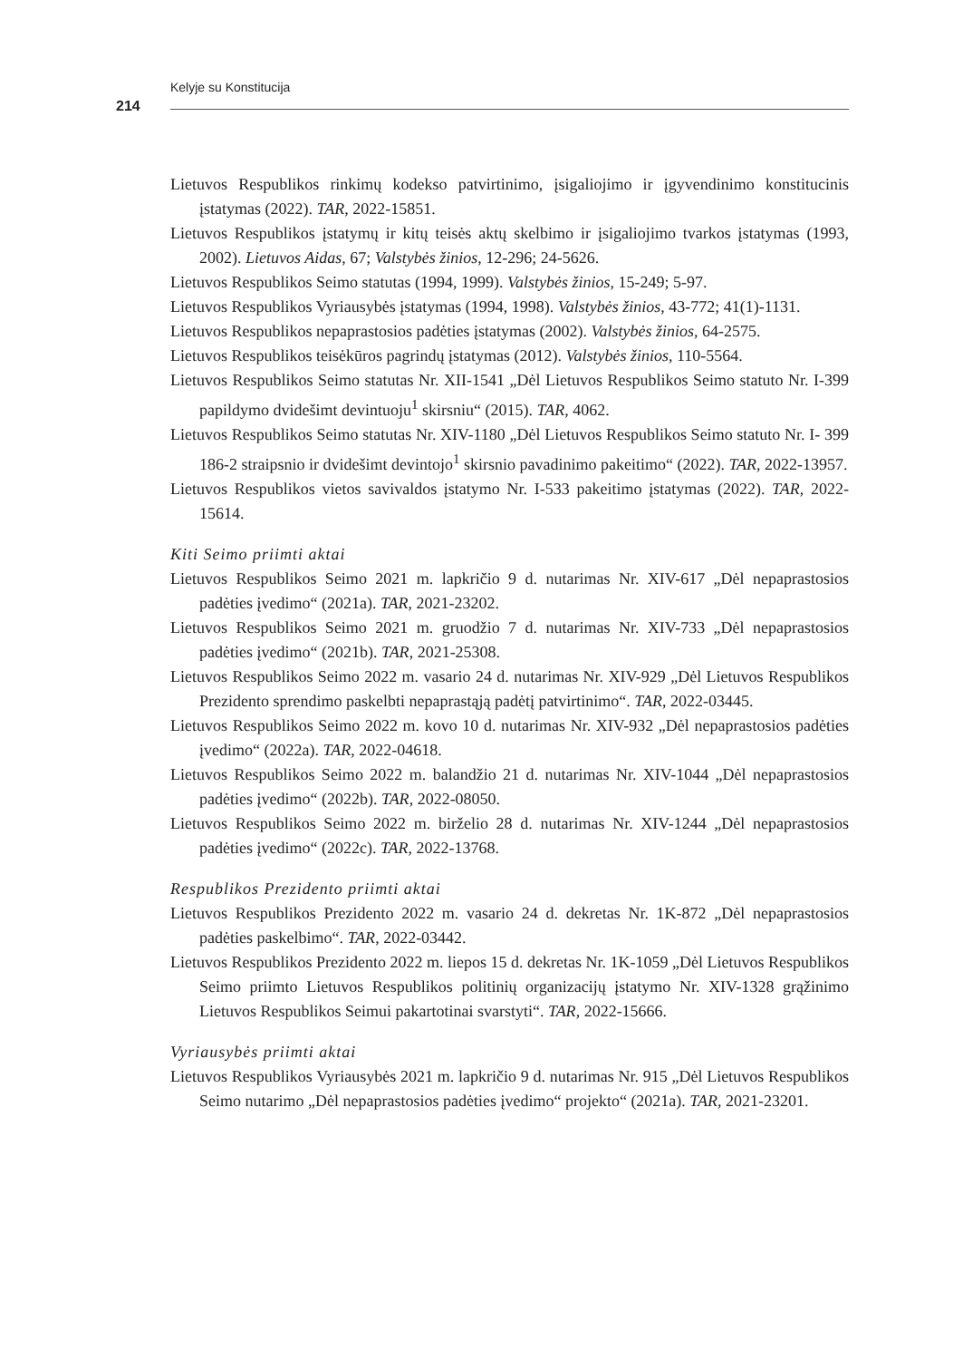Kelyje su Konstitucija
214
Lietuvos Respublikos rinkimų kodekso patvirtinimo, įsigaliojimo ir įgyvendinimo konstitucinis įstatymas (2022). TAR, 2022-15851.
Lietuvos Respublikos įstatymų ir kitų teisės aktų skelbimo ir įsigaliojimo tvarkos įstatymas (1993, 2002). Lietuvos Aidas, 67; Valstybės žinios, 12-296; 24-5626.
Lietuvos Respublikos Seimo statutas (1994, 1999). Valstybės žinios, 15-249; 5-97.
Lietuvos Respublikos Vyriausybės įstatymas (1994, 1998). Valstybės žinios, 43-772; 41(1)-1131.
Lietuvos Respublikos nepaprastosios padėties įstatymas (2002). Valstybės žinios, 64-2575.
Lietuvos Respublikos teisėkūros pagrindų įstatymas (2012). Valstybės žinios, 110-5564.
Lietuvos Respublikos Seimo statutas Nr. XII-1541 „Dėl Lietuvos Respublikos Seimo statuto Nr. I-399 papildymo dvidešimt devintuoju<sup>1</sup> skirsniu“ (2015). TAR, 4062.
Lietuvos Respublikos Seimo statutas Nr. XIV-1180 „Dėl Lietuvos Respublikos Seimo statuto Nr. I- 399 186-2 straipsnio ir dvidešimt devintojo<sup>1</sup> skirsnio pavadinimo pakeitimo“ (2022). TAR, 2022-13957.
Lietuvos Respublikos vietos savivaldos įstatymo Nr. I-533 pakeitimo įstatymas (2022). TAR, 2022-15614.
Kiti Seimo priimti aktai
Lietuvos Respublikos Seimo 2021 m. lapkričio 9 d. nutarimas Nr. XIV-617 „Dėl nepaprastosios padėties įvedimo“ (2021a). TAR, 2021-23202.
Lietuvos Respublikos Seimo 2021 m. gruodžio 7 d. nutarimas Nr. XIV-733 „Dėl nepaprastosios padėties įvedimo“ (2021b). TAR, 2021-25308.
Lietuvos Respublikos Seimo 2022 m. vasario 24 d. nutarimas Nr. XIV-929 „Dėl Lietuvos Respublikos Prezidento sprendimo paskelbti nepaprastąją padėtį patvirtinimo“. TAR, 2022-03445.
Lietuvos Respublikos Seimo 2022 m. kovo 10 d. nutarimas Nr. XIV-932 „Dėl nepaprastosios padėties įvedimo“ (2022a). TAR, 2022-04618.
Lietuvos Respublikos Seimo 2022 m. balandžio 21 d. nutarimas Nr. XIV-1044 „Dėl nepaprastosios padėties įvedimo“ (2022b). TAR, 2022-08050.
Lietuvos Respublikos Seimo 2022 m. birželio 28 d. nutarimas Nr. XIV-1244 „Dėl nepaprastosios padėties įvedimo“ (2022c). TAR, 2022-13768.
Respublikos Prezidento priimti aktai
Lietuvos Respublikos Prezidento 2022 m. vasario 24 d. dekretas Nr. 1K-872 „Dėl nepaprastosios padėties paskelbimo“. TAR, 2022-03442.
Lietuvos Respublikos Prezidento 2022 m. liepos 15 d. dekretas Nr. 1K-1059 „Dėl Lietuvos Respublikos Seimo priimto Lietuvos Respublikos politinių organizacijų įstatymo Nr. XIV-1328 grąžinimo Lietuvos Respublikos Seimui pakartotinai svarstyti“. TAR, 2022-15666.
Vyriausybės priimti aktai
Lietuvos Respublikos Vyriausybės 2021 m. lapkričio 9 d. nutarimas Nr. 915 „Dėl Lietuvos Respublikos Seimo nutarimo „Dėl nepaprastosios padėties įvedimo“ projekto“ (2021a). TAR, 2021-23201.